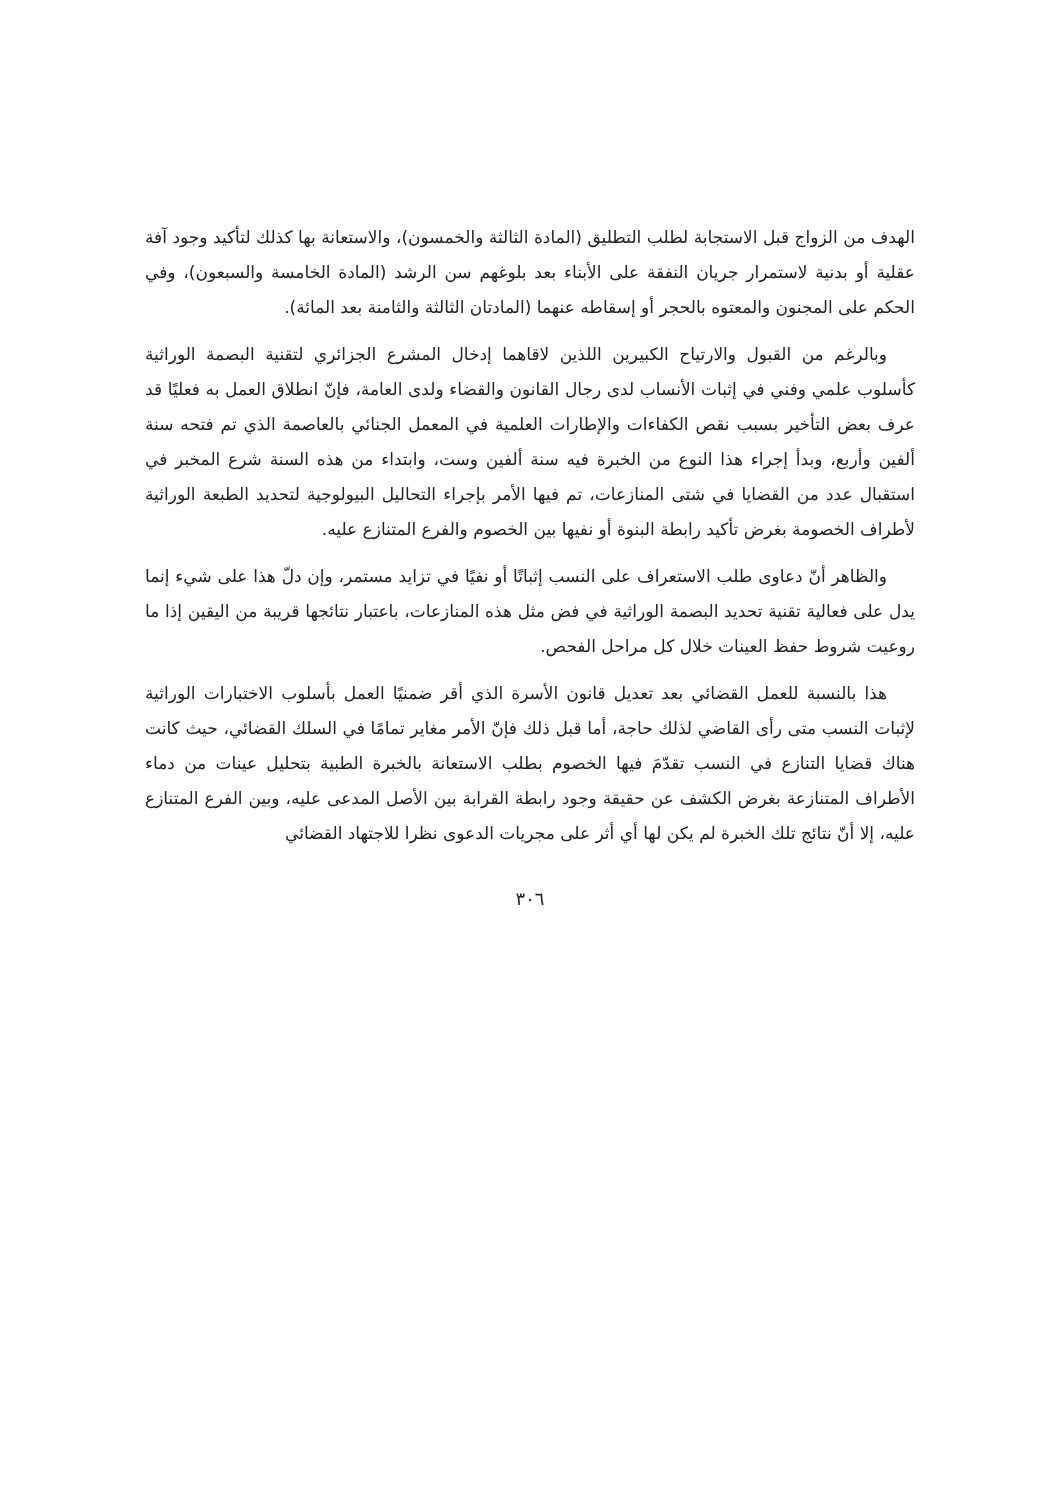الهدف من الزواج قبل الاستجابة لطلب التطليق (المادة الثالثة والخمسون)، والاستعانة بها كذلك لتأكيد وجود آفة عقلية أو بدنية لاستمرار جريان النفقة على الأبناء بعد بلوغهم سن الرشد (المادة الخامسة والسبعون)، وفي الحكم على المجنون والمعتوه بالحجر أو إسقاطه عنهما (المادتان الثالثة والثامنة بعد المائة).
وبالرغم من القبول والارتياح الكبيرين اللذين لاقاهما إدخال المشرع الجزائري لتقنية البصمة الوراثية كأسلوب علمي وفني في إثبات الأنساب لدى رجال القانون والقضاء ولدى العامة، فإنّ انطلاق العمل به فعليًا قد عرف بعض التأخير بسبب نقص الكفاءات والإطارات العلمية في المعمل الجنائي بالعاصمة الذي تم فتحه سنة ألفين وأربع، وبدأ إجراء هذا النوع من الخبرة فيه سنة ألفين وست، وابتداء من هذه السنة شرع المخبر في استقبال عدد من القضايا في شتى المنازعات، تم فيها الأمر بإجراء التحاليل البيولوجية لتحديد الطبعة الوراثية لأطراف الخصومة بغرض تأكيد رابطة البنوة أو نفيها بين الخصوم والفرع المتنازع عليه.
والظاهر أنّ دعاوى طلب الاستعراف على النسب إثباتًا أو نفيًا في تزايد مستمر، وإن دلّ هذا على شيء إنما يدل على فعالية تقنية تحديد البصمة الوراثية في فض مثل هذه المنازعات، باعتبار نتائجها قريبة من اليقين إذا ما روعيت شروط حفظ العينات خلال كل مراحل الفحص.
هذا بالنسبة للعمل القضائي بعد تعديل قانون الأسرة الذي أقر ضمنيًا العمل بأسلوب الاختبارات الوراثية لإثبات النسب متى رأى القاضي لذلك حاجة، أما قبل ذلك فإنّ الأمر مغاير تمامًا في السلك القضائي، حيث كانت هناك قضايا التنازع في النسب تقدّمَ فيها الخصوم بطلب الاستعانة بالخبرة الطبية بتحليل عينات من دماء الأطراف المتنازعة بغرض الكشف عن حقيقة وجود رابطة القرابة بين الأصل المدعى عليه، وبين الفرع المتنازع عليه، إلا أنّ نتائج تلك الخبرة لم يكن لها أي أثر على مجريات الدعوى نظرا للاجتهاد القضائي
٣٠٦